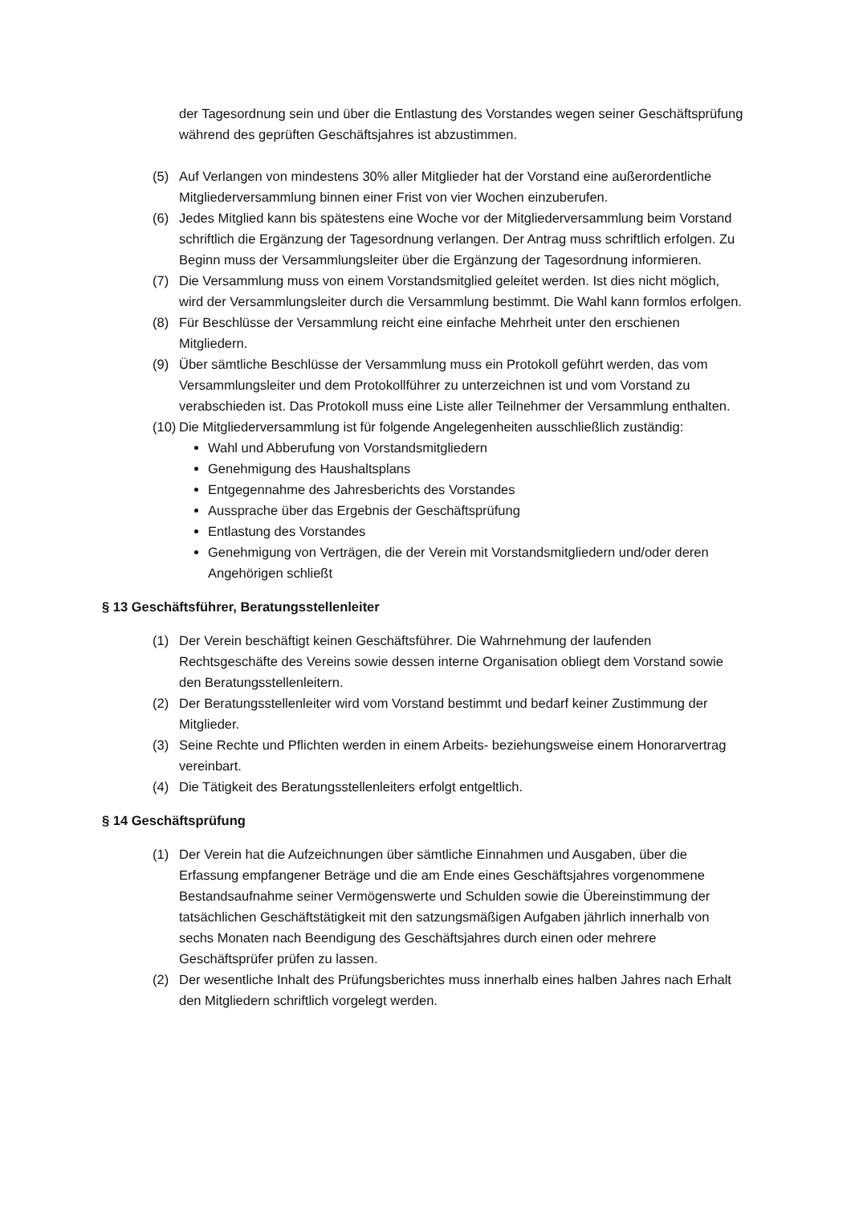der Tagesordnung sein und über die Entlastung des Vorstandes wegen seiner Geschäftsprüfung während des geprüften Geschäftsjahres ist abzustimmen.
(5) Auf Verlangen von mindestens 30% aller Mitglieder hat der Vorstand eine außerordentliche Mitgliederversammlung binnen einer Frist von vier Wochen einzuberufen.
(6) Jedes Mitglied kann bis spätestens eine Woche vor der Mitgliederversammlung beim Vorstand schriftlich die Ergänzung der Tagesordnung verlangen. Der Antrag muss schriftlich erfolgen. Zu Beginn muss der Versammlungsleiter über die Ergänzung der Tagesordnung informieren.
(7) Die Versammlung muss von einem Vorstandsmitglied geleitet werden. Ist dies nicht möglich, wird der Versammlungsleiter durch die Versammlung bestimmt. Die Wahl kann formlos erfolgen.
(8) Für Beschlüsse der Versammlung reicht eine einfache Mehrheit unter den erschienen Mitgliedern.
(9) Über sämtliche Beschlüsse der Versammlung muss ein Protokoll geführt werden, das vom Versammlungsleiter und dem Protokollführer zu unterzeichnen ist und vom Vorstand zu verabschieden ist. Das Protokoll muss eine Liste aller Teilnehmer der Versammlung enthalten.
(10) Die Mitgliederversammlung ist für folgende Angelegenheiten ausschließlich zuständig:
Wahl und Abberufung von Vorstandsmitgliedern
Genehmigung des Haushaltsplans
Entgegennahme des Jahresberichts des Vorstandes
Aussprache über das Ergebnis der Geschäftsprüfung
Entlastung des Vorstandes
Genehmigung von Verträgen, die der Verein mit Vorstandsmitgliedern und/oder deren Angehörigen schließt
§ 13 Geschäftsführer, Beratungsstellenleiter
(1) Der Verein beschäftigt keinen Geschäftsführer. Die Wahrnehmung der laufenden Rechtsgeschäfte des Vereins sowie dessen interne Organisation obliegt dem Vorstand sowie den Beratungsstellenleitern.
(2) Der Beratungsstellenleiter wird vom Vorstand bestimmt und bedarf keiner Zustimmung der Mitglieder.
(3) Seine Rechte und Pflichten werden in einem Arbeits- beziehungsweise einem Honorarvertrag vereinbart.
(4) Die Tätigkeit des Beratungsstellenleiters erfolgt entgeltlich.
§ 14 Geschäftsprüfung
(1) Der Verein hat die Aufzeichnungen über sämtliche Einnahmen und Ausgaben, über die Erfassung empfangener Beträge und die am Ende eines Geschäftsjahres vorgenommene Bestandsaufnahme seiner Vermögenswerte und Schulden sowie die Übereinstimmung der tatsächlichen Geschäftstätigkeit mit den satzungsmäßigen Aufgaben jährlich innerhalb von sechs Monaten nach Beendigung des Geschäftsjahres durch einen oder mehrere Geschäftsprüfer prüfen zu lassen.
(2) Der wesentliche Inhalt des Prüfungsberichtes muss innerhalb eines halben Jahres nach Erhalt den Mitgliedern schriftlich vorgelegt werden.